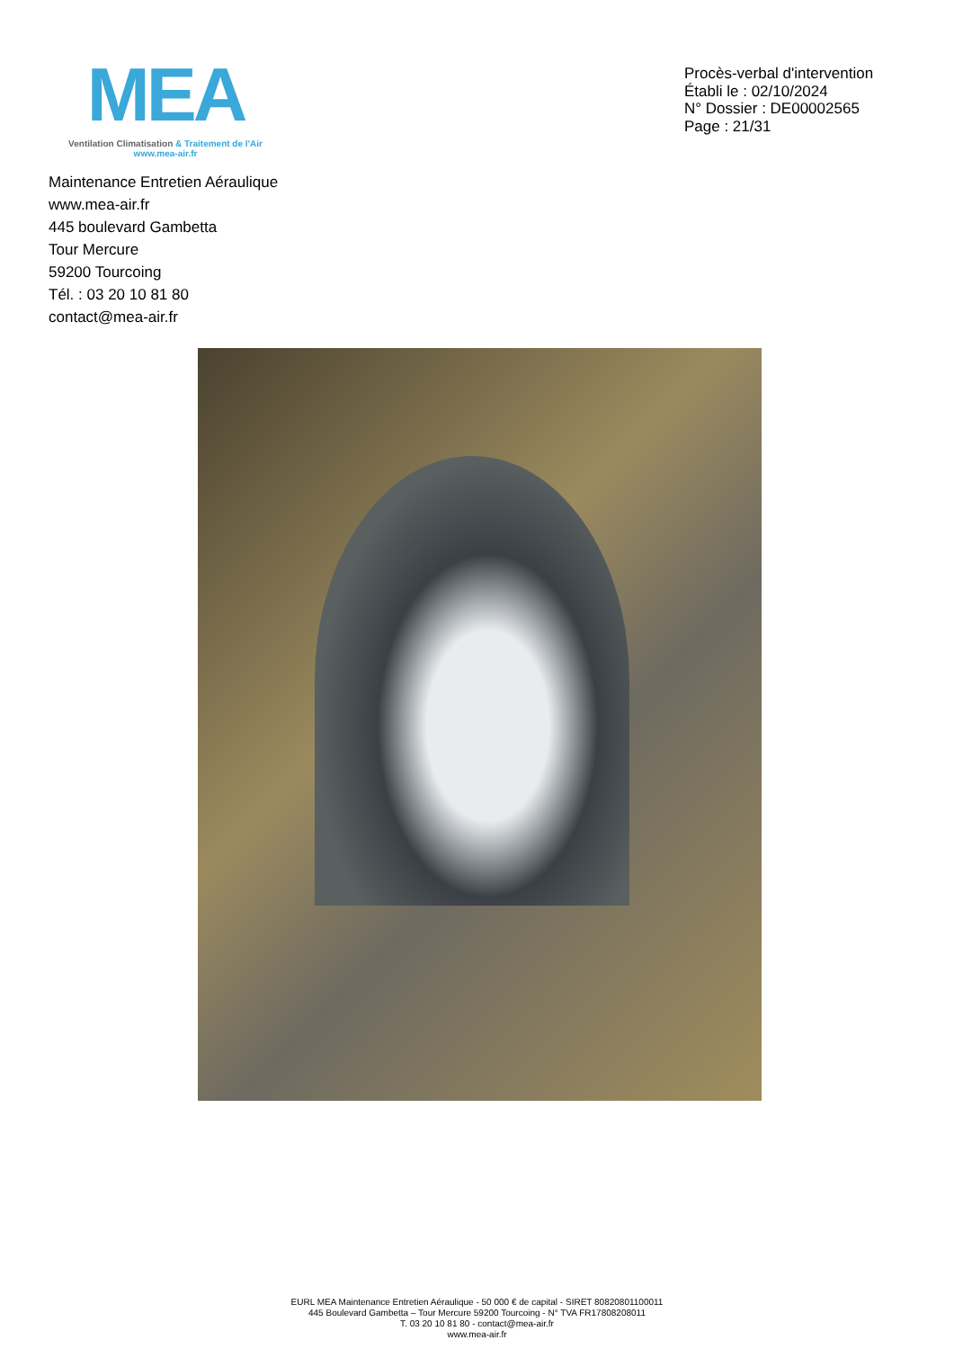MEA
Ventilation Climatisation & Traitement de l'Air
www.mea-air.fr
Procès-verbal d'intervention
Établi le : 02/10/2024
N° Dossier : DE00002565
Page : 21/31
Maintenance Entretien Aéraulique
www.mea-air.fr
445 boulevard Gambetta
Tour Mercure
59200 Tourcoing
Tél. : 03 20 10 81 80
contact@mea-air.fr
EURL MEA Maintenance Entretien Aéraulique - 50 000 € de capital - SIRET 80820801100011
445 Boulevard Gambetta – Tour Mercure 59200 Tourcoing - N° TVA FR17808208011
T. 03 20 10 81 80 - contact@mea-air.fr
www.mea-air.fr